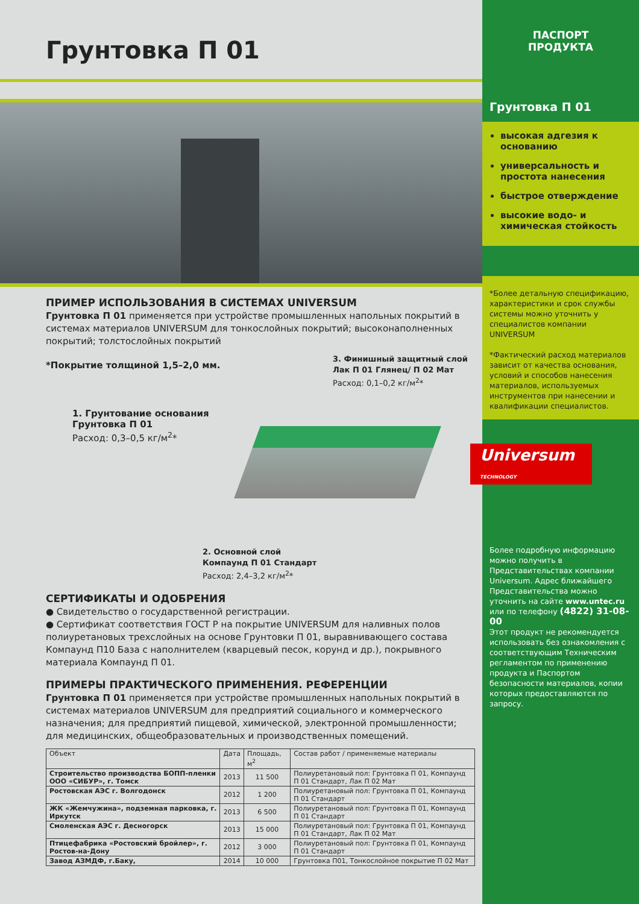Грунтовка П 01
ПРИМЕР ИСПОЛЬЗОВАНИЯ В СИСТЕМАХ UNIVERSUM
Грунтовка П 01 применяется при устройстве промышленных напольных покрытий в системах материалов UNIVERSUM для тонкослойных покрытий; высоконаполненных покрытий; толстослойных покрытий
*Покрытие толщиной 1,5–2,0 мм.
3. Финишный защитный слой
Лак П 01 Глянец/ П 02 Мат
Расход: 0,1–0,2 кг/м<sup>2</sup>*
1. Грунтование основания
Грунтовка П 01
Расход: 0,3–0,5 кг/м<sup>2</sup>*
2. Основной слой
Компаунд П 01 Стандарт
Расход: 2,4–3,2 кг/м<sup>2</sup>*
СЕРТИФИКАТЫ И ОДОБРЕНИЯ
● Свидетельство о государственной регистрации.
● Сертификат соответствия ГОСТ Р на покрытие UNIVERSUM для наливных полов полиуретановых трехслойных на основе Грунтовки П 01, выравнивающего состава Компаунд П10 База с наполнителем (кварцевый песок, корунд и др.), покрывного материала Компаунд П 01.
ПРИМЕРЫ ПРАКТИЧЕСКОГО ПРИМЕНЕНИЯ. РЕФЕРЕНЦИИ
Грунтовка П 01 применяется при устройстве промышленных напольных покрытий в системах материалов UNIVERSUM для предприятий социального и коммерческого назначения; для предприятий пищевой, химической, электронной промышленности; для медицинских, общеобразовательных и производственных помещений.
| Объект | Дата | Площадь, м<sup>2</sup> | Состав работ / применяемые материалы |
| --- | --- | --- | --- |
| Строительство производства БОПП-пленки ООО «СИБУР», г. Томск | 2013 | 11 500 | Полиуретановый пол: Грунтовка П 01, Компаунд П 01 Стандарт, Лак П 02 Мат |
| Ростовская АЭС г. Волгодонск | 2012 | 1 200 | Полиуретановый пол: Грунтовка П 01, Компаунд П 01 Стандарт |
| ЖК «Жемчужина», подземная парковка, г. Иркутск | 2013 | 6 500 | Полиуретановый пол: Грунтовка П 01, Компаунд П 01 Стандарт |
| Смоленская АЭС г. Десногорск | 2013 | 15 000 | Полиуретановый пол: Грунтовка П 01, Компаунд П 01 Стандарт, Лак П 02 Мат |
| Птицефабрика «Ростовский бройлер», г. Ростов-на-Дону | 2012 | 3 000 | Полиуретановый пол: Грунтовка П 01, Компаунд П 01 Стандарт |
| Завод АЗМДФ, г.Баку, | 2014 | 10 000 | Грунтовка П01, Тонкослойное покрытие П 02 Мат |
ПАСПОРТ
ПРОДУКТА
Грунтовка П 01
высокая адгезия к основанию
универсальность и простота нанесения
быстрое отверждение
высокие водо- и химическая стойкость
*Более детальную спецификацию, характеристики и срок службы системы можно уточнить у специалистов компании UNIVERSUM
*Фактический расход материалов зависит от качества основания, условий и способов нанесения материалов, используемых инструментов при нанесении и квалификации специалистов.
Universum TECHNOLOGY
Более подробную информацию можно получить в Представительствах компании Universum. Адрес ближайшего Представительства можно уточнить на сайте www.untec.ru или по телефону (4822) 31-08-00
Этот продукт не рекомендуется использовать без ознакомления с соответствующим Техническим регламентом по применению продукта и Паспортом безопасности материалов, копии которых предоставляются по запросу.